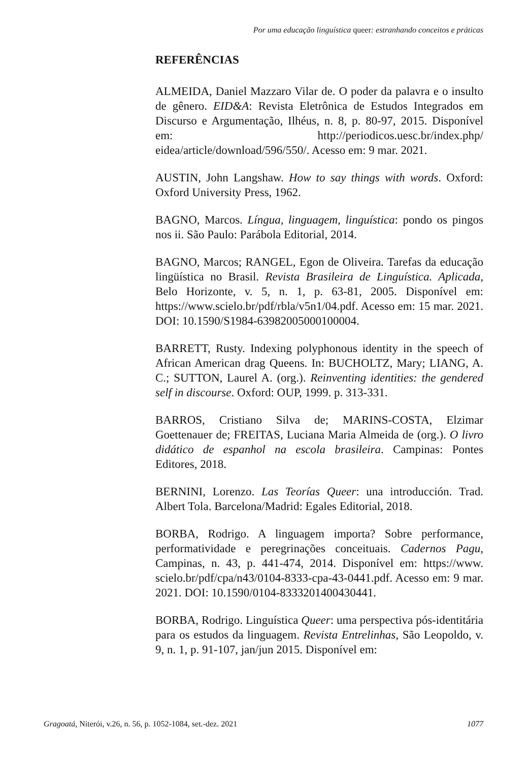Por uma educação linguística queer: estranhando conceitos e práticas
REFERÊNCIAS
ALMEIDA, Daniel Mazzaro Vilar de. O poder da palavra e o insulto de gênero. EID&A: Revista Eletrônica de Estudos Integrados em Discurso e Argumentação, Ilhéus, n. 8, p. 80-97, 2015. Disponível em: http://periodicos.uesc.br/index.php/ eidea/article/download/596/550/. Acesso em: 9 mar. 2021.
AUSTIN, John Langshaw. How to say things with words. Oxford: Oxford University Press, 1962.
BAGNO, Marcos. Língua, linguagem, linguística: pondo os pingos nos ii. São Paulo: Parábola Editorial, 2014.
BAGNO, Marcos; RANGEL, Egon de Oliveira. Tarefas da educação lingüística no Brasil. Revista Brasileira de Linguística. Aplicada, Belo Horizonte, v. 5, n. 1, p. 63-81, 2005. Disponível em: https://www.scielo.br/pdf/rbla/v5n1/04.pdf. Acesso em: 15 mar. 2021. DOI: 10.1590/S1984-63982005000100004.
BARRETT, Rusty. Indexing polyphonous identity in the speech of African American drag Queens. In: BUCHOLTZ, Mary; LIANG, A. C.; SUTTON, Laurel A. (org.). Reinventing identities: the gendered self in discourse. Oxford: OUP, 1999. p. 313-331.
BARROS, Cristiano Silva de; MARINS-COSTA, Elzimar Goettenauer de; FREITAS, Luciana Maria Almeida de (org.). O livro didático de espanhol na escola brasileira. Campinas: Pontes Editores, 2018.
BERNINI, Lorenzo. Las Teorías Queer: una introducción. Trad. Albert Tola. Barcelona/Madrid: Egales Editorial, 2018.
BORBA, Rodrigo. A linguagem importa? Sobre performance, performatividade e peregrinações conceituais. Cadernos Pagu, Campinas, n. 43, p. 441-474, 2014. Disponível em: https://www. scielo.br/pdf/cpa/n43/0104-8333-cpa-43-0441.pdf. Acesso em: 9 mar. 2021. DOI: 10.1590/0104-8333201400430441.
BORBA, Rodrigo. Linguística Queer: uma perspectiva pós-identitária para os estudos da linguagem. Revista Entrelinhas, São Leopoldo, v. 9, n. 1, p. 91-107, jan/jun 2015. Disponível em:
Gragoatá, Niterói, v.26, n. 56, p. 1052-1084, set.-dez. 2021 1077